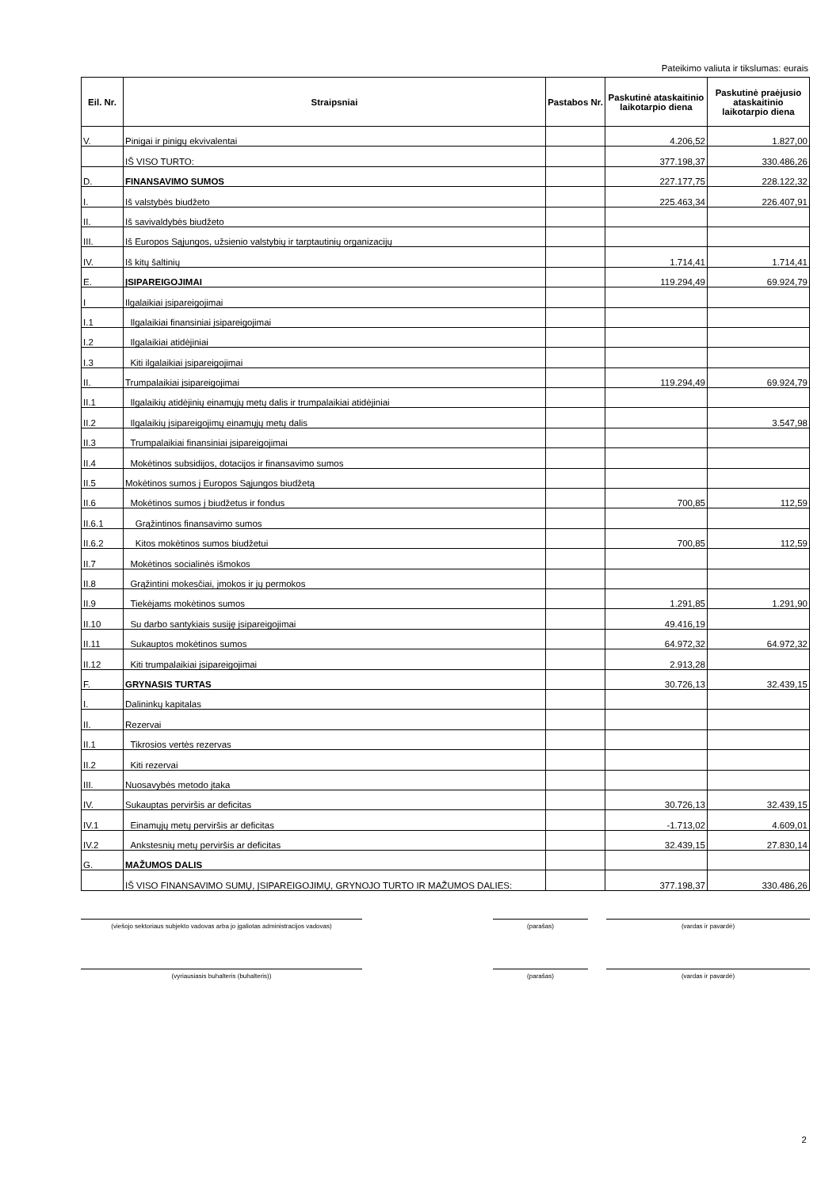Pateikimo valiuta ir tikslumas: eurais
| Eil. Nr. | Straipsniai | Pastabos Nr. | Paskutinė ataskaitinio laikotarpio diena | Paskutinė praėjusio ataskaitinio laikotarpio diena |
| --- | --- | --- | --- | --- |
| V. | Pinigai ir pinigų ekvivalentai | | 4.206,52 | 1.827,00 |
| | IŠ VISO TURTO: | | 377.198,37 | 330.486,26 |
| D. | FINANSAVIMO SUMOS | | 227.177,75 | 228.122,32 |
| I. | Iš valstybės biudžeto | | 225.463,34 | 226.407,91 |
| II. | Iš savivaldybės biudžeto | | | |
| III. | Iš Europos Sąjungos, užsienio valstybių ir tarptautinių organizacijų | | | |
| IV. | Iš kitų šaltinių | | 1.714,41 | 1.714,41 |
| E. | ĮSIPAREIGOJIMAI | | 119.294,49 | 69.924,79 |
| I | Ilgalaikiai įsipareigojimai | | | |
| I.1 | Ilgalaikiai finansiniai įsipareigojimai | | | |
| I.2 | Ilgalaikiai atidėjiniai | | | |
| I.3 | Kiti ilgalaikiai įsipareigojimai | | | |
| II. | Trumpalaikiai įsipareigojimai | | 119.294,49 | 69.924,79 |
| II.1 | Ilgalaikių atidėjinių einamųjų metų dalis ir trumpalaikiai atidėjiniai | | | |
| II.2 | Ilgalaikių įsipareigojimų einamųjų metų dalis | | | 3.547,98 |
| II.3 | Trumpalaikiai finansiniai įsipareigojimai | | | |
| II.4 | Mokėtinos subsidijos, dotacijos ir finansavimo sumos | | | |
| II.5 | Mokėtinos sumos į Europos Sąjungos biudžetą | | | |
| II.6 | Mokėtinos sumos į biudžetus ir fondus | | 700,85 | 112,59 |
| II.6.1 | Grąžintinos finansavimo sumos | | | |
| II.6.2 | Kitos mokėtinos sumos biudžetui | | 700,85 | 112,59 |
| II.7 | Mokėtinos socialinės išmokos | | | |
| II.8 | Grąžintini mokesčiai, įmokos ir jų permokos | | | |
| II.9 | Tiekėjams mokėtinos sumos | | 1.291,85 | 1.291,90 |
| II.10 | Su darbo santykiais susiję įsipareigojimai | | 49.416,19 | |
| II.11 | Sukauptos mokėtinos sumos | | 64.972,32 | 64.972,32 |
| II.12 | Kiti trumpalaikiai įsipareigojimai | | 2.913,28 | |
| F. | GRYNASIS TURTAS | | 30.726,13 | 32.439,15 |
| I. | Dalininkų kapitalas | | | |
| II. | Rezervai | | | |
| II.1 | Tikrosios vertės rezervas | | | |
| II.2 | Kiti rezervai | | | |
| III. | Nuosavybės metodo įtaka | | | |
| IV. | Sukauptas perviršis ar deficitas | | 30.726,13 | 32.439,15 |
| IV.1 | Einamųjų metų perviršis ar deficitas | | -1.713,02 | 4.609,01 |
| IV.2 | Ankstesnių metų perviršis ar deficitas | | 32.439,15 | 27.830,14 |
| G. | MAŽUMOS DALIS | | | |
| | IŠ VISO FINANSAVIMO SUMŲ, ĮSIPAREIGOJIMŲ, GRYNOJO TURTO IR MAŽUMOS DALIES: | | 377.198,37 | 330.486,26 |
(viešojo sektoriaus subjekto vadovas arba jo įgaliotas administracijos vadovas)
(parašas) (vardas ir pavardė)
(vyriausiasis buhalteris (buhalteris)) (parašas) (vardas ir pavardė)
2